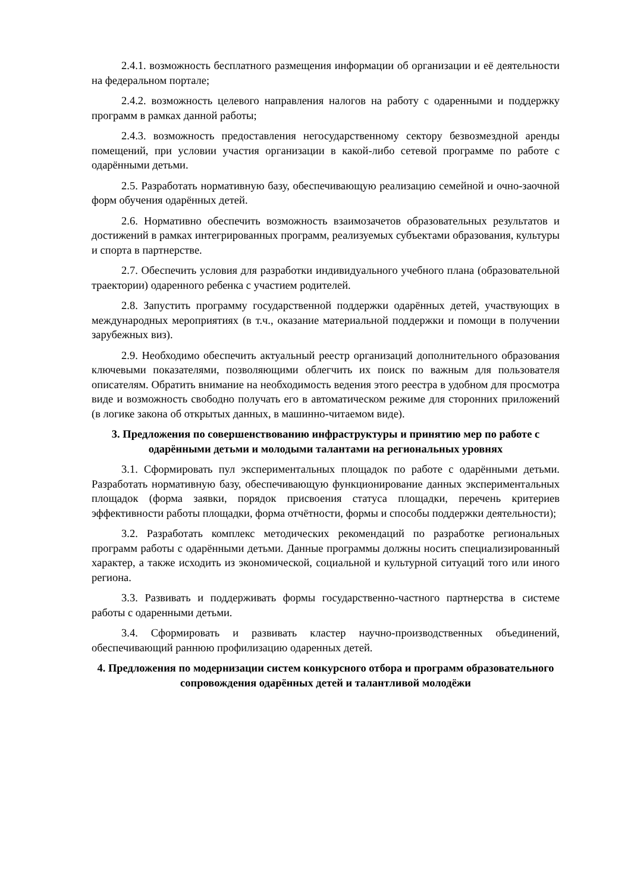2.4.1. возможность бесплатного размещения информации об организации и её деятельности на федеральном портале;
2.4.2. возможность целевого направления налогов на работу с одаренными и поддержку программ в рамках данной работы;
2.4.3. возможность предоставления негосударственному сектору безвозмездной аренды помещений, при условии участия организации в какой-либо сетевой программе по работе с одарёнными детьми.
2.5. Разработать нормативную базу, обеспечивающую реализацию семейной и очно-заочной форм обучения одарённых детей.
2.6. Нормативно обеспечить возможность взаимозачетов образовательных результатов и достижений в рамках интегрированных программ, реализуемых субъектами образования, культуры и спорта в партнерстве.
2.7. Обеспечить условия для разработки индивидуального учебного плана (образовательной траектории) одаренного ребенка с участием родителей.
2.8. Запустить программу государственной поддержки одарённых детей, участвующих в международных мероприятиях (в т.ч., оказание материальной поддержки и помощи в получении зарубежных виз).
2.9. Необходимо обеспечить актуальный реестр организаций дополнительного образования ключевыми показателями, позволяющими облегчить их поиск по важным для пользователя описателям. Обратить внимание на необходимость ведения этого реестра в удобном для просмотра виде и возможность свободно получать его в автоматическом режиме для сторонних приложений (в логике закона об открытых данных, в машинно-читаемом виде).
3. Предложения по совершенствованию инфраструктуры и принятию мер по работе с одарёнными детьми и молодыми талантами на региональных уровнях
3.1. Сформировать пул экспериментальных площадок по работе с одарёнными детьми. Разработать нормативную базу, обеспечивающую функционирование данных экспериментальных площадок (форма заявки, порядок присвоения статуса площадки, перечень критериев эффективности работы площадки, форма отчётности, формы и способы поддержки деятельности);
3.2. Разработать комплекс методических рекомендаций по разработке региональных программ работы с одарёнными детьми. Данные программы должны носить специализированный характер, а также исходить из экономической, социальной и культурной ситуаций того или иного региона.
3.3. Развивать и поддерживать формы государственно-частного партнерства в системе работы с одаренными детьми.
3.4. Сформировать и развивать кластер научно-производственных объединений, обеспечивающий раннюю профилизацию одаренных детей.
4. Предложения по модернизации систем конкурсного отбора и программ образовательного сопровождения одарённых детей и талантливой молодёжи